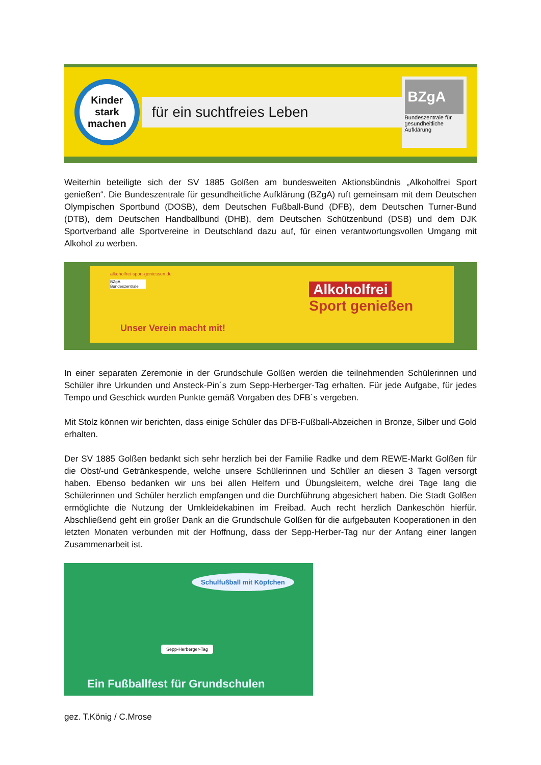Kinder
stark
machen
für ein suchtfreies Leben
BZgA
Bundeszentrale für gesundheitliche Aufklärung
Weiterhin beteiligte sich der SV 1885 Golßen am bundesweiten Aktionsbündnis „Alkoholfrei Sport genießen“. Die Bundeszentrale für gesundheitliche Aufklärung (BZgA) ruft gemeinsam mit dem Deutschen Olympischen Sportbund (DOSB), dem Deutschen Fußball-Bund (DFB), dem Deutschen Turner-Bund (DTB), dem Deutschen Handballbund (DHB), dem Deutschen Schützenbund (DSB) und dem DJK Sportverband alle Sportvereine in Deutschland dazu auf, für einen verantwortungsvollen Umgang mit Alkohol zu werben.
alkoholfrei-sport-geniessen.de
BZgA Bundeszentrale
Unser Verein macht mit!
Alkoholfrei
Sport genießen
In einer separaten Zeremonie in der Grundschule Golßen werden die teilnehmenden Schülerinnen und Schüler ihre Urkunden und Ansteck-Pin´s zum Sepp-Herberger-Tag erhalten. Für jede Aufgabe, für jedes Tempo und Geschick wurden Punkte gemäß Vorgaben des DFB´s vergeben.
Mit Stolz können wir berichten, dass einige Schüler das DFB-Fußball-Abzeichen in Bronze, Silber und Gold erhalten.
Der SV 1885 Golßen bedankt sich sehr herzlich bei der Familie Radke und dem REWE-Markt Golßen für die Obst/-und Getränkespende, welche unsere Schülerinnen und Schüler an diesen 3 Tagen versorgt haben. Ebenso bedanken wir uns bei allen Helfern und Übungsleitern, welche drei Tage lang die Schülerinnen und Schüler herzlich empfangen und die Durchführung abgesichert haben. Die Stadt Golßen ermöglichte die Nutzung der Umkleidekabinen im Freibad. Auch recht herzlich Dankeschön hierfür. Abschließend geht ein großer Dank an die Grundschule Golßen für die aufgebauten Kooperationen in den letzten Monaten verbunden mit der Hoffnung, dass der Sepp-Herber-Tag nur der Anfang einer langen Zusammenarbeit ist.
Schulfußball mit Köpfchen
Sepp-Herberger-Tag
Ein Fußballfest für Grundschulen
gez. T.König / C.Mrose